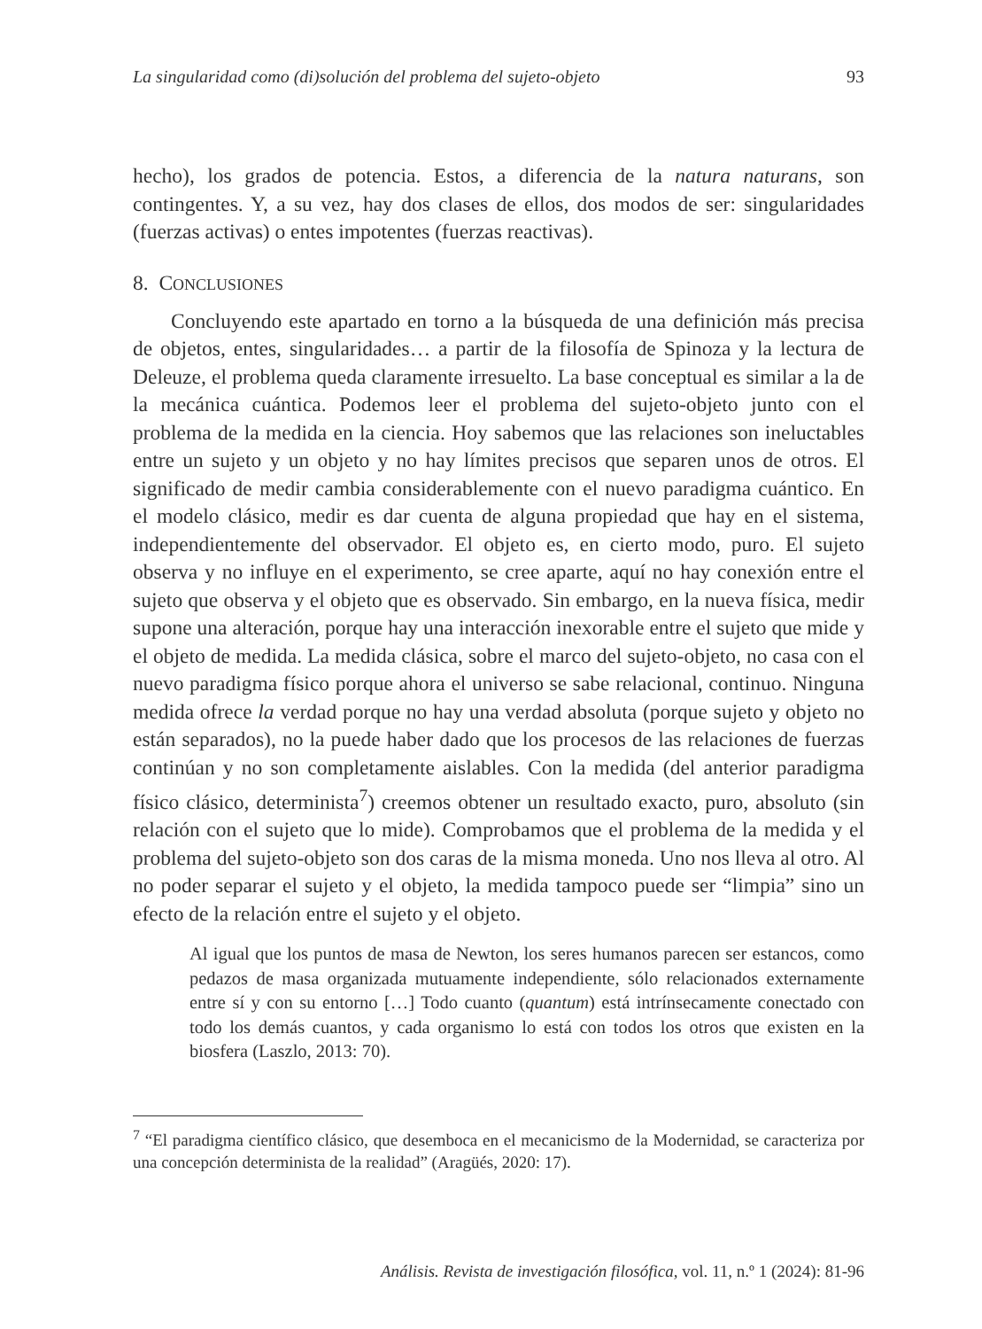La singularidad como (di)solución del problema del sujeto-objeto 93
hecho), los grados de potencia. Estos, a diferencia de la natura naturans, son contingentes. Y, a su vez, hay dos clases de ellos, dos modos de ser: singularidades (fuerzas activas) o entes impotentes (fuerzas reactivas).
8. CONCLUSIONES
Concluyendo este apartado en torno a la búsqueda de una definición más precisa de objetos, entes, singularidades… a partir de la filosofía de Spinoza y la lectura de Deleuze, el problema queda claramente irresuelto. La base conceptual es similar a la de la mecánica cuántica. Podemos leer el problema del sujeto-objeto junto con el problema de la medida en la ciencia. Hoy sabemos que las relaciones son ineluctables entre un sujeto y un objeto y no hay límites precisos que separen unos de otros. El significado de medir cambia considerablemente con el nuevo paradigma cuántico. En el modelo clásico, medir es dar cuenta de alguna propiedad que hay en el sistema, independientemente del observador. El objeto es, en cierto modo, puro. El sujeto observa y no influye en el experimento, se cree aparte, aquí no hay conexión entre el sujeto que observa y el objeto que es observado. Sin embargo, en la nueva física, medir supone una alteración, porque hay una interacción inexorable entre el sujeto que mide y el objeto de medida. La medida clásica, sobre el marco del sujeto-objeto, no casa con el nuevo paradigma físico porque ahora el universo se sabe relacional, continuo. Ninguna medida ofrece la verdad porque no hay una verdad absoluta (porque sujeto y objeto no están separados), no la puede haber dado que los procesos de las relaciones de fuerzas continúan y no son completamente aislables. Con la medida (del anterior paradigma físico clásico, determinista<sup>7</sup>) creemos obtener un resultado exacto, puro, absoluto (sin relación con el sujeto que lo mide). Comprobamos que el problema de la medida y el problema del sujeto-objeto son dos caras de la misma moneda. Uno nos lleva al otro. Al no poder separar el sujeto y el objeto, la medida tampoco puede ser “limpia” sino un efecto de la relación entre el sujeto y el objeto.
Al igual que los puntos de masa de Newton, los seres humanos parecen ser estancos, como pedazos de masa organizada mutuamente independiente, sólo relacionados externamente entre sí y con su entorno […] Todo cuanto (quantum) está intrínsecamente conectado con todo los demás cuantos, y cada organismo lo está con todos los otros que existen en la biosfera (Laszlo, 2013: 70).
<sup>7</sup> “El paradigma científico clásico, que desemboca en el mecanicismo de la Modernidad, se caracteriza por una concepción determinista de la realidad” (Aragüés, 2020: 17).
Análisis. Revista de investigación filosófica, vol. 11, n.º 1 (2024): 81-96